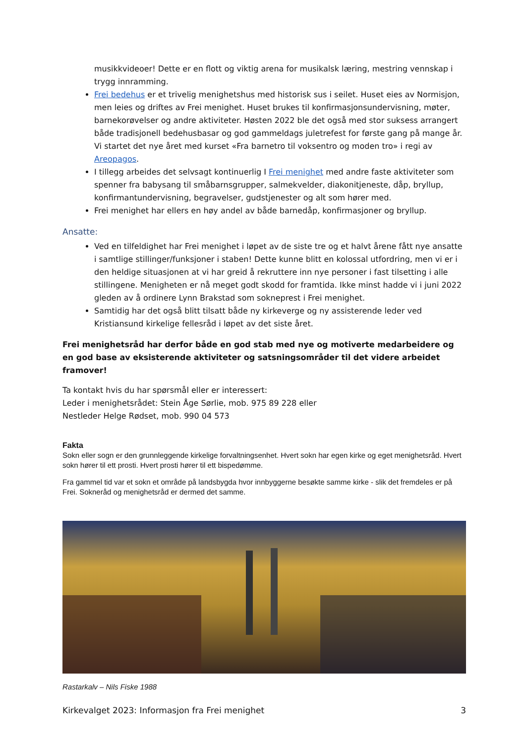musikkvideoer! Dette er en flott og viktig arena for musikalsk læring, mestring vennskap i trygg innramming.
Frei bedehus er et trivelig menighetshus med historisk sus i seilet. Huset eies av Normisjon, men leies og driftes av Frei menighet. Huset brukes til konfirmasjonsundervisning, møter, barnekorøvelser og andre aktiviteter. Høsten 2022 ble det også med stor suksess arrangert både tradisjonell bedehusbasar og god gammeldags juletrefest for første gang på mange år. Vi startet det nye året med kurset «Fra barnetro til voksentro og moden tro» i regi av Areopagos.
I tillegg arbeides det selvsagt kontinuerlig I Frei menighet med andre faste aktiviteter som spenner fra babysang til småbarnsgrupper, salmekvelder, diakonitjeneste, dåp, bryllup, konfirmantundervisning, begravelser, gudstjenester og alt som hører med.
Frei menighet har ellers en høy andel av både barnedåp, konfirmasjoner og bryllup.
Ansatte:
Ved en tilfeldighet har Frei menighet i løpet av de siste tre og et halvt årene fått nye ansatte i samtlige stillinger/funksjoner i staben! Dette kunne blitt en kolossal utfordring, men vi er i den heldige situasjonen at vi har greid å rekruttere inn nye personer i fast tilsetting i alle stillingene. Menigheten er nå meget godt skodd for framtida. Ikke minst hadde vi i juni 2022 gleden av å ordinere Lynn Brakstad som sokneprest i Frei menighet.
Samtidig har det også blitt tilsatt både ny kirkeverge og ny assisterende leder ved Kristiansund kirkelige fellesråd i løpet av det siste året.
Frei menighetsråd har derfor både en god stab med nye og motiverte medarbeidere og en god base av eksisterende aktiviteter og satsningsområder til det videre arbeidet framover!
Ta kontakt hvis du har spørsmål eller er interessert:
Leder i menighetsrådet: Stein Åge Sørlie, mob. 975 89 228 eller
Nestleder Helge Rødset, mob. 990 04 573
Fakta
Sokn eller sogn er den grunnleggende kirkelige forvaltningsenhet. Hvert sokn har egen kirke og eget menighetsråd. Hvert sokn hører til ett prosti. Hvert prosti hører til ett bispedømme.
Fra gammel tid var et sokn et område på landsbygda hvor innbyggerne besøkte samme kirke - slik det fremdeles er på Frei. Sokneråd og menighetsråd er dermed det samme.
Rastarkalv – Nils Fiske 1988
Kirkevalget 2023: Informasjon fra Frei menighet 3